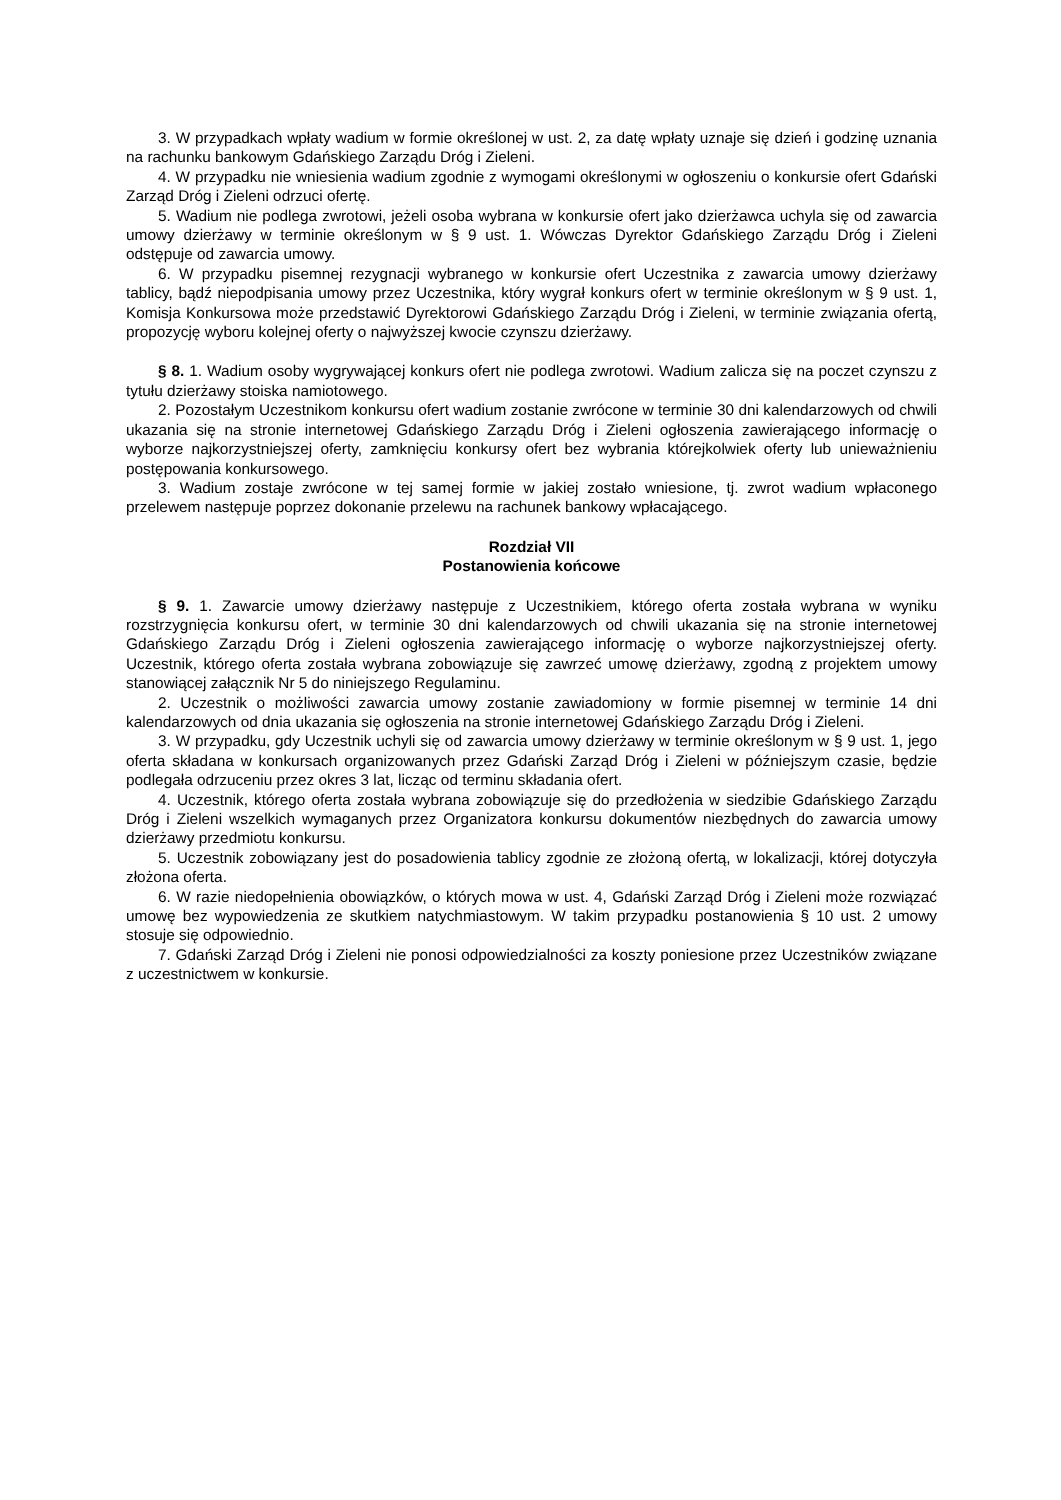3. W przypadkach wpłaty wadium w formie określonej w ust. 2, za datę wpłaty uznaje się dzień i godzinę uznania na rachunku bankowym Gdańskiego Zarządu Dróg i Zieleni.
4. W przypadku nie wniesienia wadium zgodnie z wymogami określonymi w ogłoszeniu o konkursie ofert Gdański Zarząd Dróg i Zieleni odrzuci ofertę.
5. Wadium nie podlega zwrotowi, jeżeli osoba wybrana w konkursie ofert jako dzierżawca uchyla się od zawarcia umowy dzierżawy w terminie określonym w § 9 ust. 1. Wówczas Dyrektor Gdańskiego Zarządu Dróg i Zieleni odstępuje od zawarcia umowy.
6. W przypadku pisemnej rezygnacji wybranego w konkursie ofert Uczestnika z zawarcia umowy dzierżawy tablicy, bądź niepodpisania umowy przez Uczestnika, który wygrał konkurs ofert w terminie określonym w § 9 ust. 1, Komisja Konkursowa może przedstawić Dyrektorowi Gdańskiego Zarządu Dróg i Zieleni, w terminie związania ofertą, propozycję wyboru kolejnej oferty o najwyższej kwocie czynszu dzierżawy.
§ 8. 1. Wadium osoby wygrywającej konkurs ofert nie podlega zwrotowi. Wadium zalicza się na poczet czynszu z tytułu dzierżawy stoiska namiotowego.
2. Pozostałym Uczestnikom konkursu ofert wadium zostanie zwrócone w terminie 30 dni kalendarzowych od chwili ukazania się na stronie internetowej Gdańskiego Zarządu Dróg i Zieleni ogłoszenia zawierającego informację o wyborze najkorzystniejszej oferty, zamknięciu konkursy ofert bez wybrania którejkolwiek oferty lub unieważnieniu postępowania konkursowego.
3. Wadium zostaje zwrócone w tej samej formie w jakiej zostało wniesione, tj. zwrot wadium wpłaconego przelewem następuje poprzez dokonanie przelewu na rachunek bankowy wpłacającego.
Rozdział VII
Postanowienia końcowe
§ 9. 1. Zawarcie umowy dzierżawy następuje z Uczestnikiem, którego oferta została wybrana w wyniku rozstrzygnięcia konkursu ofert, w terminie 30 dni kalendarzowych od chwili ukazania się na stronie internetowej Gdańskiego Zarządu Dróg i Zieleni ogłoszenia zawierającego informację o wyborze najkorzystniejszej oferty. Uczestnik, którego oferta została wybrana zobowiązuje się zawrzeć umowę dzierżawy, zgodną z projektem umowy stanowiącej załącznik Nr 5 do niniejszego Regulaminu.
2. Uczestnik o możliwości zawarcia umowy zostanie zawiadomiony w formie pisemnej w terminie 14 dni kalendarzowych od dnia ukazania się ogłoszenia na stronie internetowej Gdańskiego Zarządu Dróg i Zieleni.
3. W przypadku, gdy Uczestnik uchyli się od zawarcia umowy dzierżawy w terminie określonym w § 9 ust. 1, jego oferta składana w konkursach organizowanych przez Gdański Zarząd Dróg i Zieleni w późniejszym czasie, będzie podlegała odrzuceniu przez okres 3 lat, licząc od terminu składania ofert.
4. Uczestnik, którego oferta została wybrana zobowiązuje się do przedłożenia w siedzibie Gdańskiego Zarządu Dróg i Zieleni wszelkich wymaganych przez Organizatora konkursu dokumentów niezbędnych do zawarcia umowy dzierżawy przedmiotu konkursu.
5. Uczestnik zobowiązany jest do posadowienia tablicy zgodnie ze złożoną ofertą, w lokalizacji, której dotyczyła złożona oferta.
6. W razie niedopełnienia obowiązków, o których mowa w ust. 4, Gdański Zarząd Dróg i Zieleni może rozwiązać umowę bez wypowiedzenia ze skutkiem natychmiastowym. W takim przypadku postanowienia § 10 ust. 2 umowy stosuje się odpowiednio.
7. Gdański Zarząd Dróg i Zieleni nie ponosi odpowiedzialności za koszty poniesione przez Uczestników związane z uczestnictwem w konkursie.